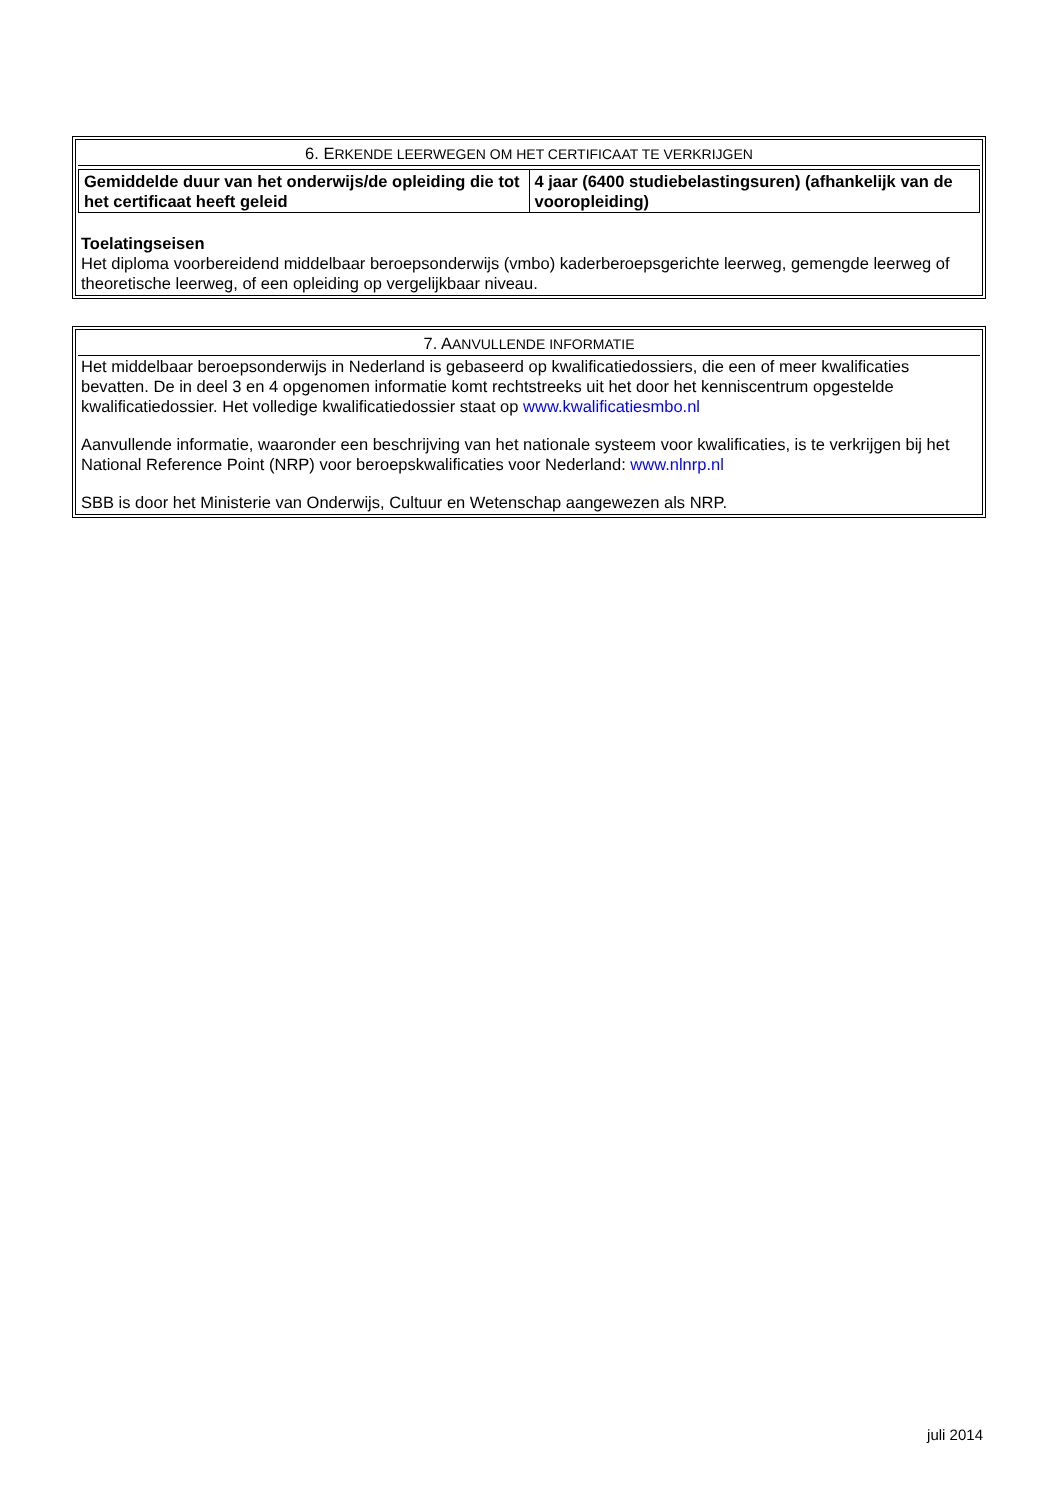6. ERKENDE LEERWEGEN OM HET CERTIFICAAT TE VERKRIJGEN
| Gemiddelde duur van het onderwijs/de opleiding die tot het certificaat heeft geleid | 4 jaar (6400 studiebelastingsuren) (afhankelijk van de vooropleiding) |
Toelatingseisen
Het diploma voorbereidend middelbaar beroepsonderwijs (vmbo) kaderberoepsgerichte leerweg, gemengde leerweg of theoretische leerweg, of een opleiding op vergelijkbaar niveau.
7. AANVULLENDE INFORMATIE
Het middelbaar beroepsonderwijs in Nederland is gebaseerd op kwalificatiedossiers, die een of meer kwalificaties bevatten. De in deel 3 en 4 opgenomen informatie komt rechtstreeks uit het door het kenniscentrum opgestelde kwalificatiedossier. Het volledige kwalificatiedossier staat op www.kwalificatiesmbo.nl
Aanvullende informatie, waaronder een beschrijving van het nationale systeem voor kwalificaties, is te verkrijgen bij het National Reference Point (NRP) voor beroepskwalificaties voor Nederland: www.nlnrp.nl
SBB is door het Ministerie van Onderwijs, Cultuur en Wetenschap aangewezen als NRP.
juli 2014